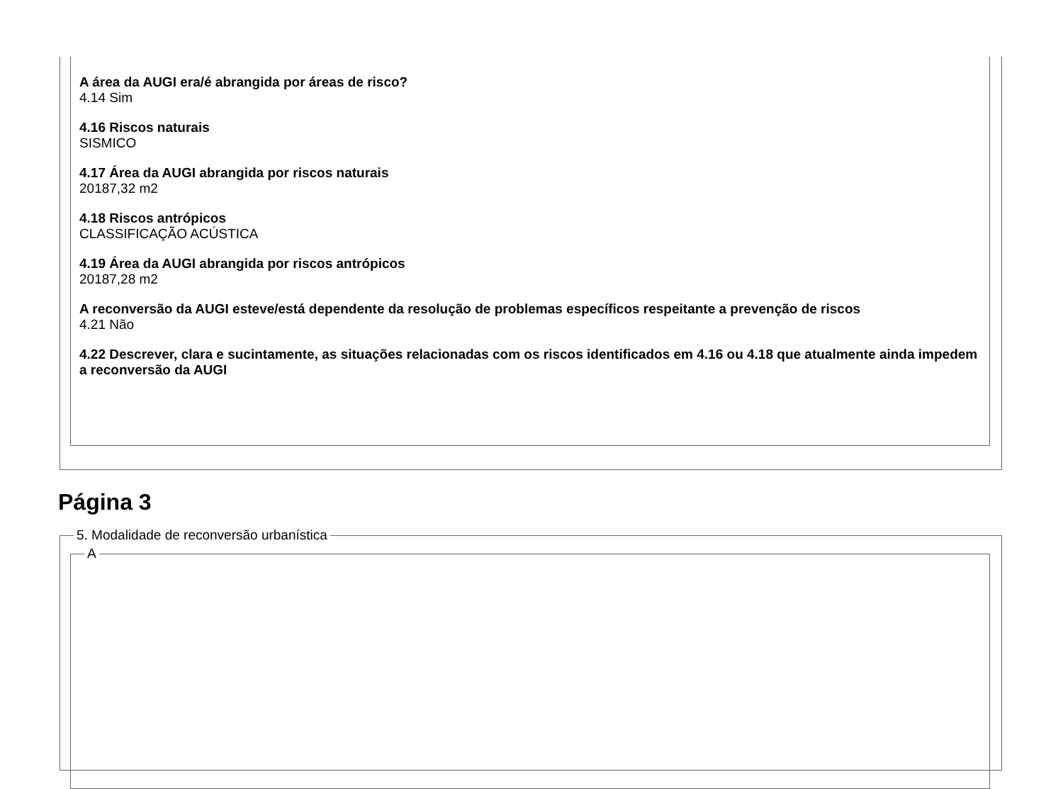A área da AUGI era/é abrangida por áreas de risco?
4.14 Sim
4.16 Riscos naturais
SISMICO
4.17 Área da AUGI abrangida por riscos naturais
20187,32 m2
4.18 Riscos antrópicos
CLASSIFICAÇÃO ACÚSTICA
4.19 Área da AUGI abrangida por riscos antrópicos
20187,28 m2
A reconversão da AUGI esteve/está dependente da resolução de problemas específicos respeitante a prevenção de riscos
4.21 Não
4.22 Descrever, clara e sucintamente, as situações relacionadas com os riscos identificados em 4.16 ou 4.18 que atualmente ainda impedem a reconversão da AUGI
Página 3
5. Modalidade de reconversão urbanística
A